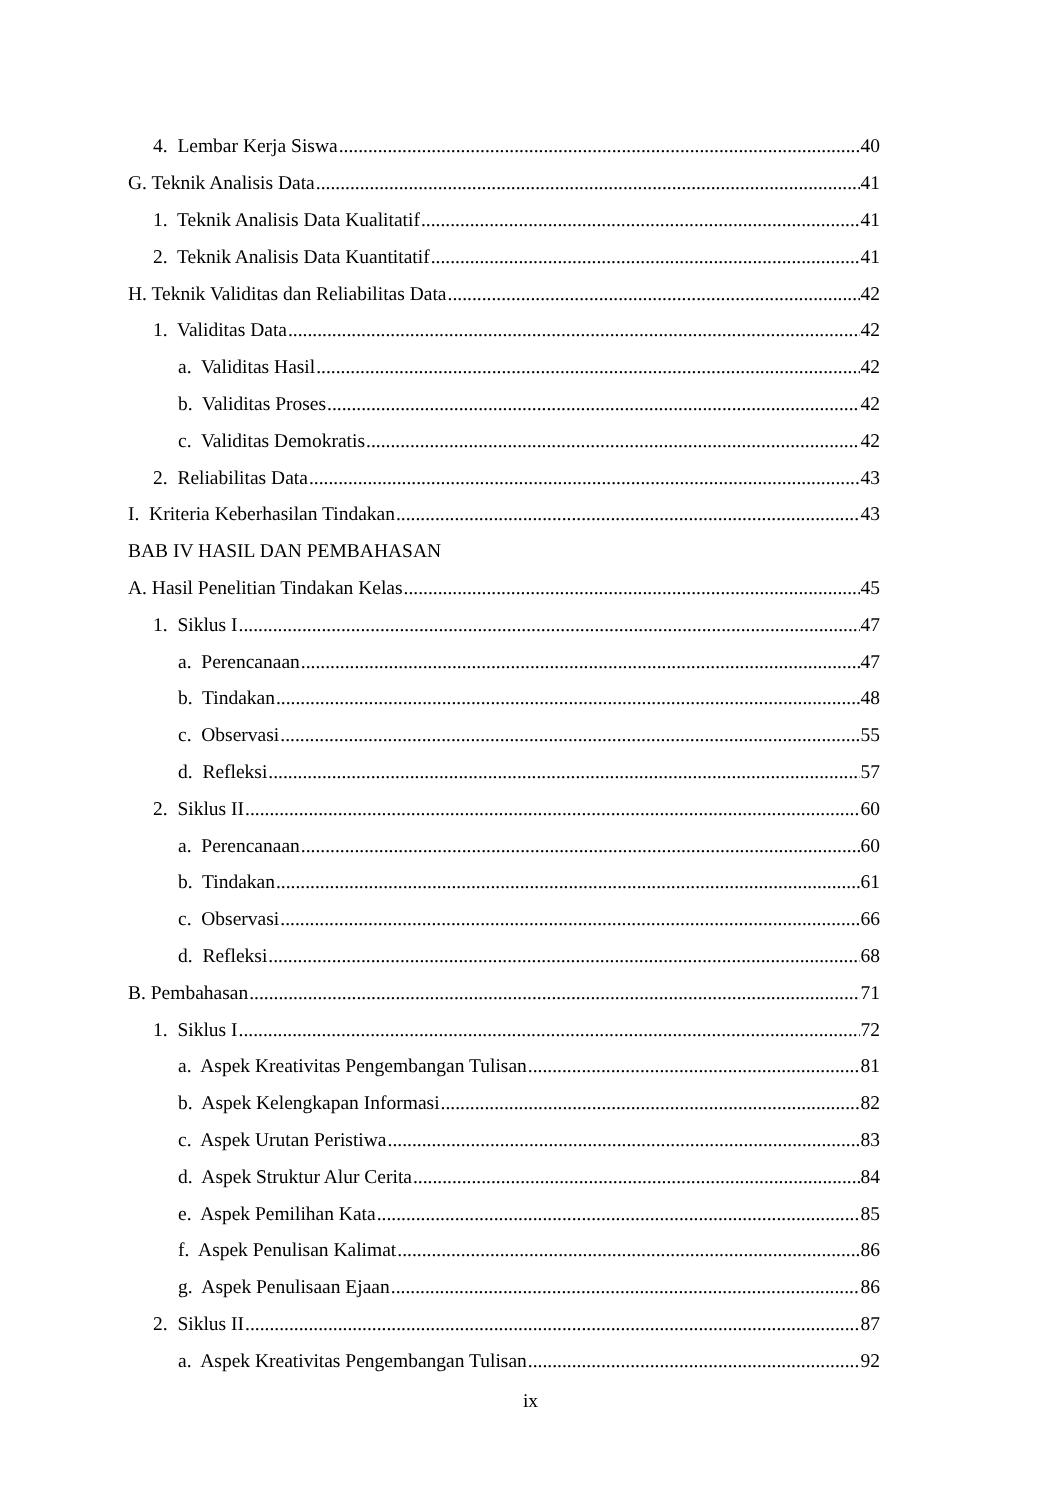4. Lembar Kerja Siswa 40
G. Teknik Analisis Data 41
1. Teknik Analisis Data Kualitatif 41
2. Teknik Analisis Data Kuantitatif 41
H. Teknik Validitas dan Reliabilitas Data 42
1. Validitas Data 42
a. Validitas Hasil 42
b. Validitas Proses 42
c. Validitas Demokratis 42
2. Reliabilitas Data 43
I. Kriteria Keberhasilan Tindakan 43
BAB IV HASIL DAN PEMBAHASAN
A. Hasil Penelitian Tindakan Kelas 45
1. Siklus I 47
a. Perencanaan 47
b. Tindakan 48
c. Observasi 55
d. Refleksi 57
2. Siklus II 60
a. Perencanaan 60
b. Tindakan 61
c. Observasi 66
d. Refleksi 68
B. Pembahasan 71
1. Siklus I 72
a. Aspek Kreativitas Pengembangan Tulisan 81
b. Aspek Kelengkapan Informasi 82
c. Aspek Urutan Peristiwa 83
d. Aspek Struktur Alur Cerita 84
e. Aspek Pemilihan Kata 85
f. Aspek Penulisan Kalimat 86
g. Aspek Penulisaan Ejaan 86
2. Siklus II 87
a. Aspek Kreativitas Pengembangan Tulisan 92
ix